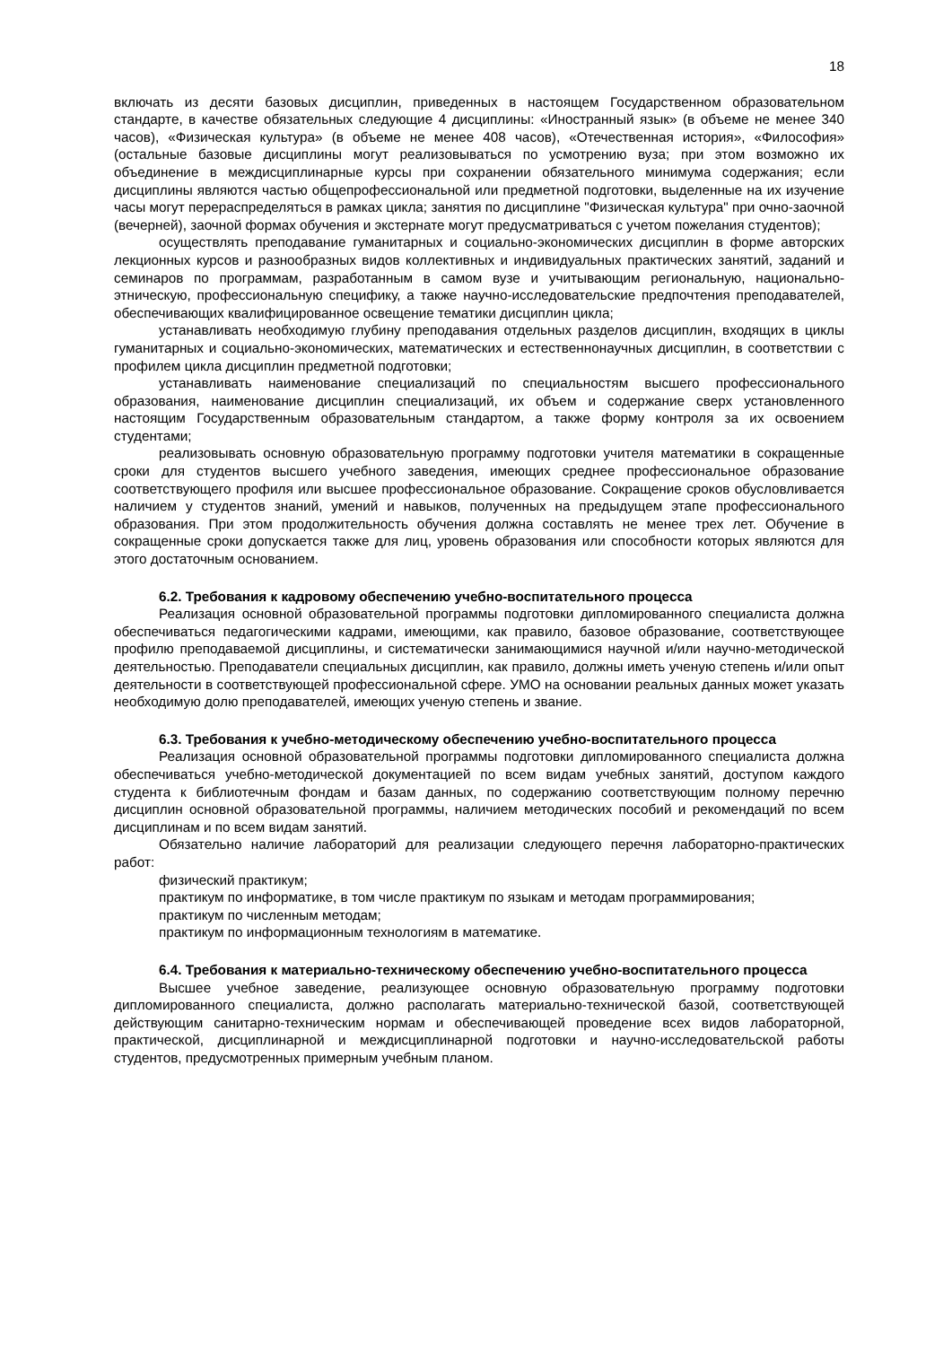18
включать из десяти базовых дисциплин, приведенных в настоящем Государственном образовательном стандарте, в качестве обязательных следующие 4 дисциплины: «Иностранный язык» (в объеме не менее 340 часов), «Физическая культура» (в объеме не менее 408 часов), «Отечественная история», «Философия» (остальные базовые дисциплины могут реализовываться по усмотрению вуза; при этом возможно их объединение в междисциплинарные курсы при сохранении обязательного минимума содержания; если дисциплины являются частью общепрофессиональной или предметной подготовки, выделенные на их изучение часы могут перераспределяться в рамках цикла; занятия по дисциплине "Физическая культура" при очно-заочной (вечерней), заочной формах обучения и экстернате могут предусматриваться с учетом пожелания студентов);
осуществлять преподавание гуманитарных и социально-экономических дисциплин в форме авторских лекционных курсов и разнообразных видов коллективных и индивидуальных практических занятий, заданий и семинаров по программам, разработанным в самом вузе и учитывающим региональную, национально-этническую, профессиональную специфику, а также научно-исследовательские предпочтения преподавателей, обеспечивающих квалифицированное освещение тематики дисциплин цикла;
устанавливать необходимую глубину преподавания отдельных разделов дисциплин, входящих в циклы гуманитарных и социально-экономических, математических и естественнонаучных дисциплин, в соответствии с профилем цикла дисциплин предметной подготовки;
устанавливать наименование специализаций по специальностям высшего профессионального образования, наименование дисциплин специализаций, их объем и содержание сверх установленного настоящим Государственным образовательным стандартом, а также форму контроля за их освоением студентами;
реализовывать основную образовательную программу подготовки учителя математики в сокращенные сроки для студентов высшего учебного заведения, имеющих среднее профессиональное образование соответствующего профиля или высшее профессиональное образование. Сокращение сроков обусловливается наличием у студентов знаний, умений и навыков, полученных на предыдущем этапе профессионального образования. При этом продолжительность обучения должна составлять не менее трех лет. Обучение в сокращенные сроки допускается также для лиц, уровень образования или способности которых являются для этого достаточным основанием.
6.2. Требования к кадровому обеспечению учебно-воспитательного процесса
Реализация основной образовательной программы подготовки дипломированного специалиста должна обеспечиваться педагогическими кадрами, имеющими, как правило, базовое образование, соответствующее профилю преподаваемой дисциплины, и систематически занимающимися научной и/или научно-методической деятельностью. Преподаватели специальных дисциплин, как правило, должны иметь ученую степень и/или опыт деятельности в соответствующей профессиональной сфере. УМО на основании реальных данных может указать необходимую долю преподавателей, имеющих ученую степень и звание.
6.3. Требования к учебно-методическому обеспечению учебно-воспитательного процесса
Реализация основной образовательной программы подготовки дипломированного специалиста должна обеспечиваться учебно-методической документацией по всем видам учебных занятий, доступом каждого студента к библиотечным фондам и базам данных, по содержанию соответствующим полному перечню дисциплин основной образовательной программы, наличием методических пособий и рекомендаций по всем дисциплинам и по всем видам занятий.
Обязательно наличие лабораторий для реализации следующего перечня лабораторно-практических работ:
физический практикум;
практикум по информатике, в том числе практикум по языкам и методам программирования;
практикум по численным методам;
практикум по информационным технологиям в математике.
6.4. Требования к материально-техническому обеспечению учебно-воспитательного процесса
Высшее учебное заведение, реализующее основную образовательную программу подготовки дипломированного специалиста, должно располагать материально-технической базой, соответствующей действующим санитарно-техническим нормам и обеспечивающей проведение всех видов лабораторной, практической, дисциплинарной и междисциплинарной подготовки и научно-исследовательской работы студентов, предусмотренных примерным учебным планом.